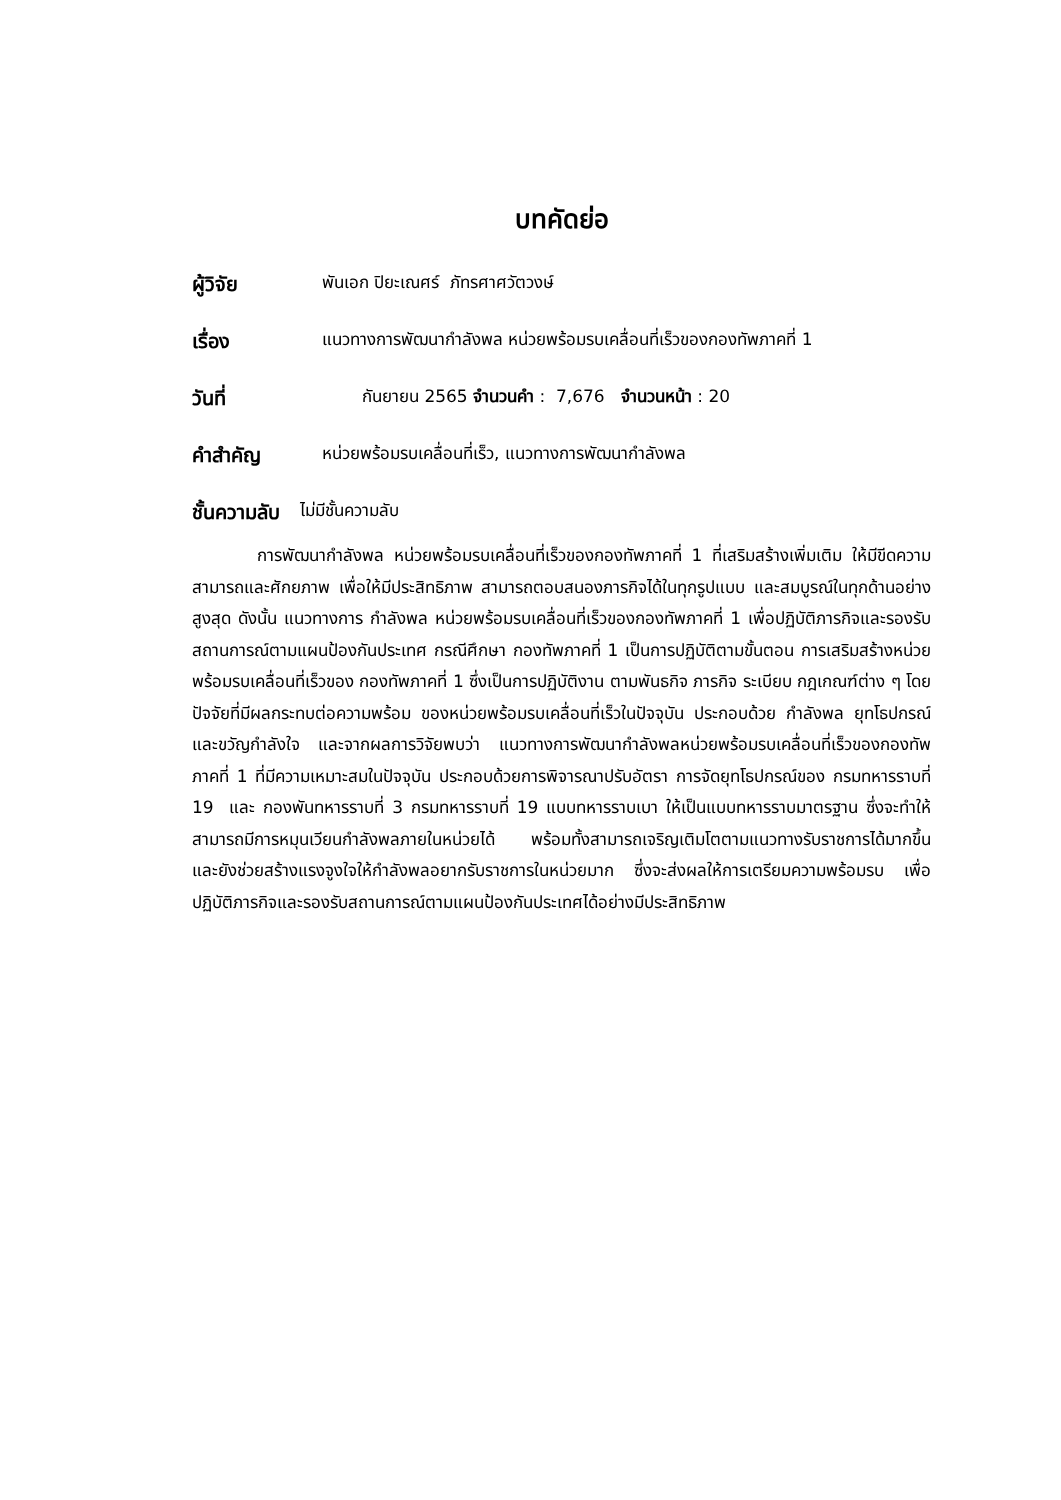บทคัดย่อ
ผู้วิจัย พันเอก ปิยะเณศร์ ภัทรศาศวัตวงษ์
เรื่อง แนวทางการพัฒนากำลังพล หน่วยพร้อมรบเคลื่อนที่เร็วของกองทัพภาคที่ 1
วันที่ กันยายน 2565 จำนวนคำ : 7,676 จำนวนหน้า : 20
คำสำคัญ หน่วยพร้อมรบเคลื่อนที่เร็ว, แนวทางการพัฒนากำลังพล
ชั้นความลับ ไม่มีชั้นความลับ
การพัฒนากำลังพล หน่วยพร้อมรบเคลื่อนที่เร็วของกองทัพภาคที่ 1 ที่เสริมสร้างเพิ่มเติม ให้มีขีดความสามารถและศักยภาพ เพื่อให้มีประสิทธิภาพ สามารถตอบสนองภารกิจได้ในทุกรูปแบบ และสมบูรณ์ในทุกด้านอย่างสูงสุด ดังนั้น แนวทางการ กำลังพล หน่วยพร้อมรบเคลื่อนที่เร็วของกองทัพภาคที่ 1 เพื่อปฏิบัติภารกิจและรองรับสถานการณ์ตามแผนป้องกันประเทศ กรณีศึกษา กองทัพภาคที่ 1 เป็นการปฏิบัติตามขั้นตอน การเสริมสร้างหน่วยพร้อมรบเคลื่อนที่เร็วของ กองทัพภาคที่ 1 ซึ่งเป็นการปฏิบัติงาน ตามพันธกิจ ภารกิจ ระเบียบ กฎเกณฑ์ต่าง ๆ โดยปัจจัยที่มีผลกระทบต่อความพร้อม ของหน่วยพร้อมรบเคลื่อนที่เร็วในปัจจุบัน ประกอบด้วย กำลังพล ยุทโธปกรณ์ และขวัญกำลังใจ และจากผลการวิจัยพบว่า แนวทางการพัฒนากำลังพลหน่วยพร้อมรบเคลื่อนที่เร็วของกองทัพภาคที่ 1 ที่มีความเหมาะสมในปัจจุบัน ประกอบด้วยการพิจารณาปรับอัตรา การจัดยุทโธปกรณ์ของ กรมทหารราบที่ 19 และ กองพันทหารราบที่ 3 กรมทหารราบที่ 19 แบบทหารราบเบา ให้เป็นแบบทหารราบมาตรฐาน ซึ่งจะทำให้สามารถมีการหมุนเวียนกำลังพลภายในหน่วยได้ พร้อมทั้งสามารถเจริญเติมโตตามแนวทางรับราชการได้มากขึ้น และยังช่วยสร้างแรงจูงใจให้กำลังพลอยากรับราชการในหน่วยมาก ซึ่งจะส่งผลให้การเตรียมความพร้อมรบ เพื่อปฏิบัติภารกิจและรองรับสถานการณ์ตามแผนป้องกันประเทศได้อย่างมีประสิทธิภาพ